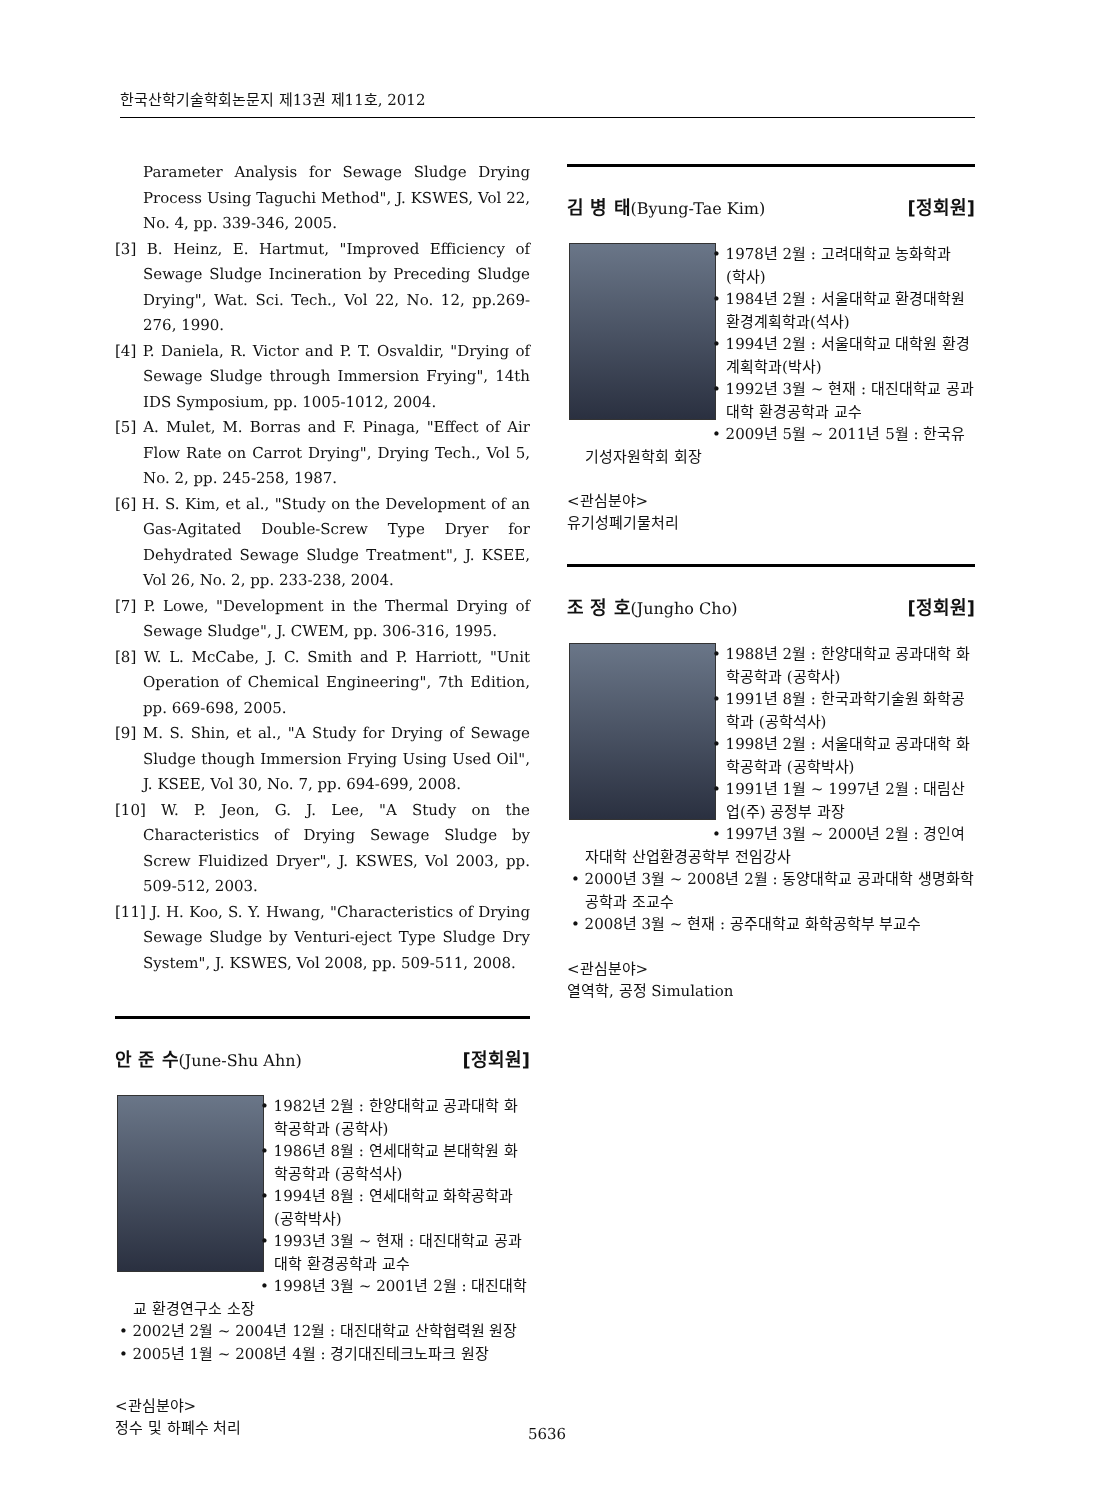한국산학기술학회논문지 제13권 제11호, 2012
Parameter Analysis for Sewage Sludge Drying Process Using Taguchi Method", J. KSWES, Vol 22, No. 4, pp. 339-346, 2005.
[3] B. Heinz, E. Hartmut, "Improved Efficiency of Sewage Sludge Incineration by Preceding Sludge Drying", Wat. Sci. Tech., Vol 22, No. 12, pp.269-276, 1990.
[4] P. Daniela, R. Victor and P. T. Osvaldir, "Drying of Sewage Sludge through Immersion Frying", 14th IDS Symposium, pp. 1005-1012, 2004.
[5] A. Mulet, M. Borras and F. Pinaga, "Effect of Air Flow Rate on Carrot Drying", Drying Tech., Vol 5, No. 2, pp. 245-258, 1987.
[6] H. S. Kim, et al., "Study on the Development of an Gas-Agitated Double-Screw Type Dryer for Dehydrated Sewage Sludge Treatment", J. KSEE, Vol 26, No. 2, pp. 233-238, 2004.
[7] P. Lowe, "Development in the Thermal Drying of Sewage Sludge", J. CWEM, pp. 306-316, 1995.
[8] W. L. McCabe, J. C. Smith and P. Harriott, "Unit Operation of Chemical Engineering", 7th Edition, pp. 669-698, 2005.
[9] M. S. Shin, et al., "A Study for Drying of Sewage Sludge though Immersion Frying Using Used Oil", J. KSEE, Vol 30, No. 7, pp. 694-699, 2008.
[10] W. P. Jeon, G. J. Lee, "A Study on the Characteristics of Drying Sewage Sludge by Screw Fluidized Dryer", J. KSWES, Vol 2003, pp. 509-512, 2003.
[11] J. H. Koo, S. Y. Hwang, "Characteristics of Drying Sewage Sludge by Venturi-eject Type Sludge Dry System", J. KSWES, Vol 2008, pp. 509-511, 2008.
안 준 수(June-Shu Ahn) [정회원]
• 1982년 2월 : 한양대학교 공과대학 화학공학과 (공학사)
• 1986년 8월 : 연세대학교 본대학원 화학공학과 (공학석사)
• 1994년 8월 : 연세대학교 화학공학과 (공학박사)
• 1993년 3월 ~ 현재 : 대진대학교 공과대학 환경공학과 교수
• 1998년 3월 ~ 2001년 2월 : 대진대학교 환경연구소 소장
• 2002년 2월 ~ 2004년 12월 : 대진대학교 산학협력원 원장
• 2005년 1월 ~ 2008년 4월 : 경기대진테크노파크 원장
<관심분야>
정수 및 하폐수 처리
김 병 태(Byung-Tae Kim) [정회원]
• 1978년 2월 : 고려대학교 농화학과 (학사)
• 1984년 2월 : 서울대학교 환경대학원 환경계획학과(석사)
• 1994년 2월 : 서울대학교 대학원 환경계획학과(박사)
• 1992년 3월 ~ 현재 : 대진대학교 공과대학 환경공학과 교수
• 2009년 5월 ~ 2011년 5월 : 한국유기성자원학회 회장
<관심분야>
유기성폐기물처리
조 정 호(Jungho Cho) [정회원]
• 1988년 2월 : 한양대학교 공과대학 화학공학과 (공학사)
• 1991년 8월 : 한국과학기술원 화학공학과 (공학석사)
• 1998년 2월 : 서울대학교 공과대학 화학공학과 (공학박사)
• 1991년 1월 ~ 1997년 2월 : 대림산업(주) 공정부 과장
• 1997년 3월 ~ 2000년 2월 : 경인여자대학 산업환경공학부 전임강사
• 2000년 3월 ~ 2008년 2월 : 동양대학교 공과대학 생명화학공학과 조교수
• 2008년 3월 ~ 현재 : 공주대학교 화학공학부 부교수
<관심분야>
열역학, 공정 Simulation
5636